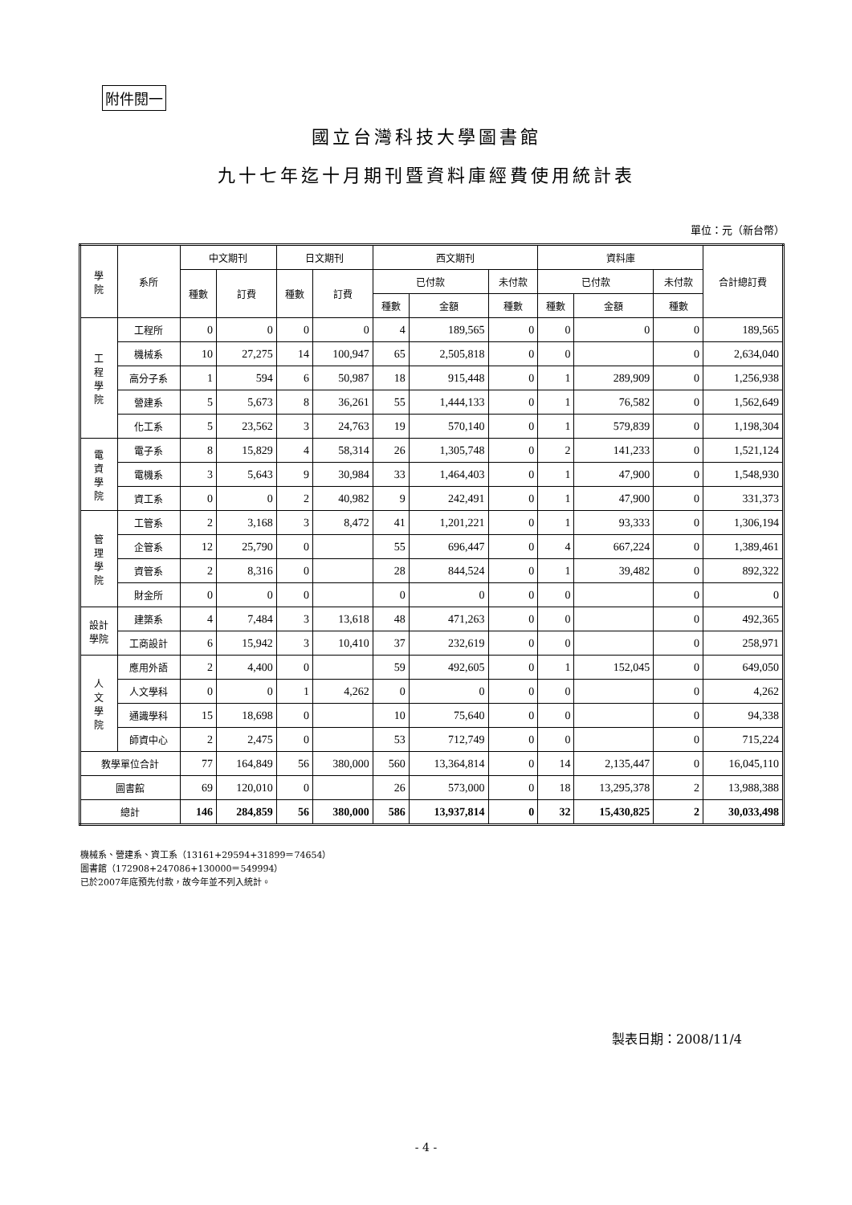附件閱一
國立台灣科技大學圖書館
九十七年迄十月期刊暨資料庫經費使用統計表
單位：元（新台幣）
| 學 院 | 系所 | 中文期刊 | | 日文期刊 | | 西文期刊 | | | 資料庫 | | | 合計總訂費 |
| --- | --- | --- | --- | --- | --- | --- | --- | --- | --- | --- | --- | --- |
| | | 種數 | 訂費 | 種數 | 訂費 | 已付款 | | 未付款 | 已付款 | | 未付款 | |
| | | | | | | 種數 | 金額 | 種數 | 種數 | 金額 | 種數 | |
| 工 程 學 院 | 工程所 | 0 | 0 | 0 | 0 | 4 | 189,565 | 0 | 0 | 0 | 0 | 189,565 |
| | 機械系 | 10 | 27,275 | 14 | 100,947 | 65 | 2,505,818 | 0 | 0 | | 0 | 2,634,040 |
| | 高分子系 | 1 | 594 | 6 | 50,987 | 18 | 915,448 | 0 | 1 | 289,909 | 0 | 1,256,938 |
| | 營建系 | 5 | 5,673 | 8 | 36,261 | 55 | 1,444,133 | 0 | 1 | 76,582 | 0 | 1,562,649 |
| | 化工系 | 5 | 23,562 | 3 | 24,763 | 19 | 570,140 | 0 | 1 | 579,839 | 0 | 1,198,304 |
| 電 資 學 院 | 電子系 | 8 | 15,829 | 4 | 58,314 | 26 | 1,305,748 | 0 | 2 | 141,233 | 0 | 1,521,124 |
| | 電機系 | 3 | 5,643 | 9 | 30,984 | 33 | 1,464,403 | 0 | 1 | 47,900 | 0 | 1,548,930 |
| | 資工系 | 0 | 0 | 2 | 40,982 | 9 | 242,491 | 0 | 1 | 47,900 | 0 | 331,373 |
| 管 理 學 院 | 工管系 | 2 | 3,168 | 3 | 8,472 | 41 | 1,201,221 | 0 | 1 | 93,333 | 0 | 1,306,194 |
| | 企管系 | 12 | 25,790 | 0 | | 55 | 696,447 | 0 | 4 | 667,224 | 0 | 1,389,461 |
| | 資管系 | 2 | 8,316 | 0 | | 28 | 844,524 | 0 | 1 | 39,482 | 0 | 892,322 |
| | 財金所 | 0 | 0 | 0 | | 0 | 0 | 0 | 0 | | 0 | 0 |
| 設計 學院 | 建築系 | 4 | 7,484 | 3 | 13,618 | 48 | 471,263 | 0 | 0 | | 0 | 492,365 |
| | 工商設計 | 6 | 15,942 | 3 | 10,410 | 37 | 232,619 | 0 | 0 | | 0 | 258,971 |
| 人 文 學 院 | 應用外語 | 2 | 4,400 | 0 | | 59 | 492,605 | 0 | 1 | 152,045 | 0 | 649,050 |
| | 人文學科 | 0 | 0 | 1 | 4,262 | 0 | 0 | 0 | 0 | | 0 | 4,262 |
| | 通識學科 | 15 | 18,698 | 0 | | 10 | 75,640 | 0 | 0 | | 0 | 94,338 |
| | 師資中心 | 2 | 2,475 | 0 | | 53 | 712,749 | 0 | 0 | | 0 | 715,224 |
| 教學單位合計 | | 77 | 164,849 | 56 | 380,000 | 560 | 13,364,814 | 0 | 14 | 2,135,447 | 0 | 16,045,110 |
| 圖書館 | | 69 | 120,010 | 0 | | 26 | 573,000 | 0 | 18 | 13,295,378 | 2 | 13,988,388 |
| 總計 | | 146 | 284,859 | 56 | 380,000 | 586 | 13,937,814 | 0 | 32 | 15,430,825 | 2 | 30,033,498 |
機械系、營建系、資工系（13161+29594+31899＝74654）
圖書館（172908+247086+130000＝549994）
已於2007年底預先付款，故今年並不列入統計。
製表日期：2008/11/4
- 4 -